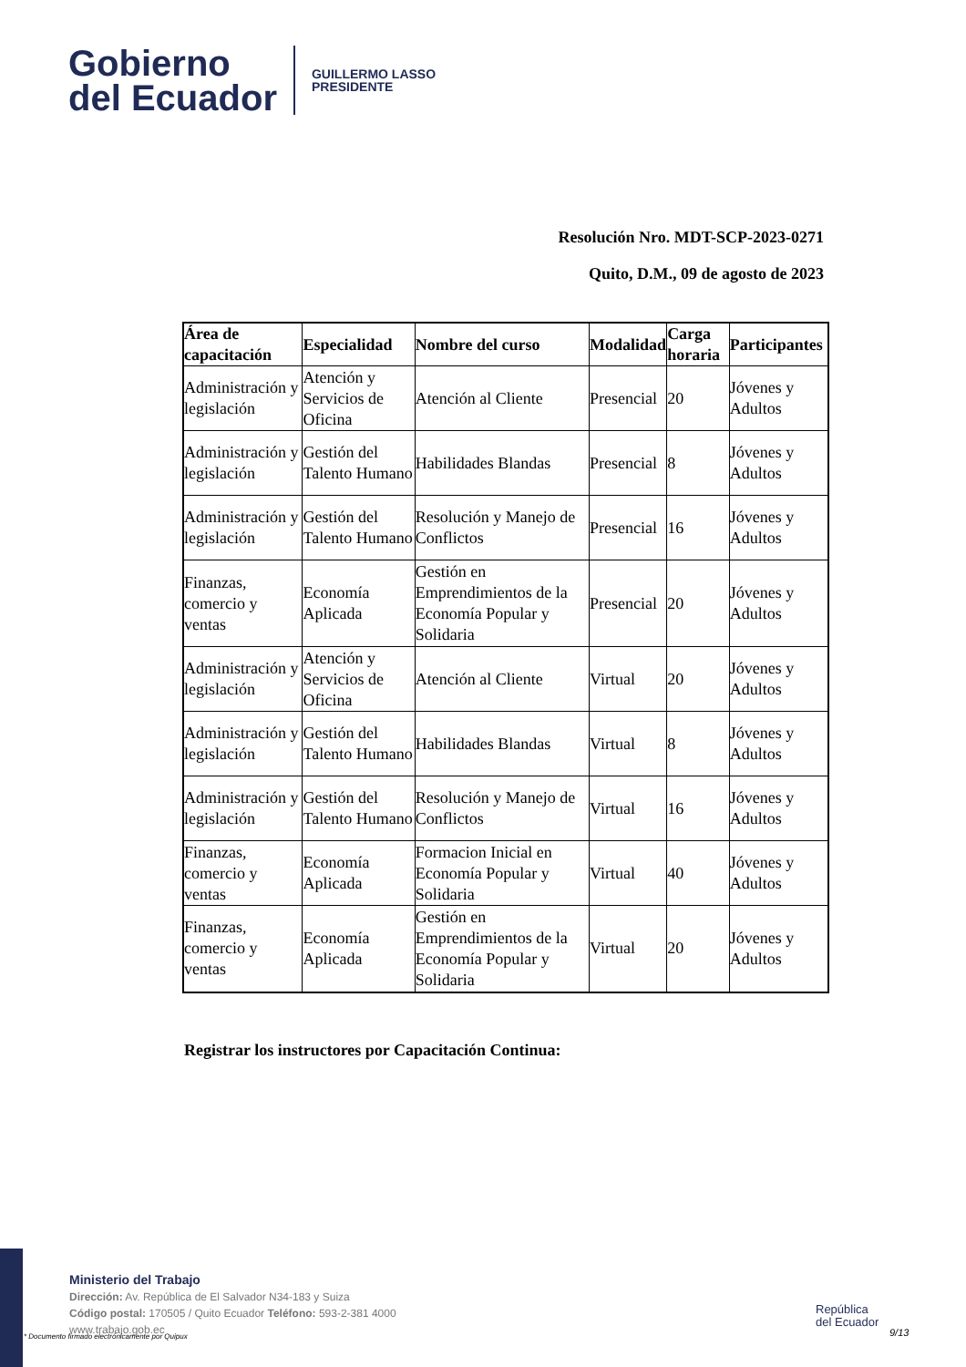Gobierno
del Ecuador
GUILLERMO LASSO
PRESIDENTE
Resolución Nro. MDT-SCP-2023-0271
Quito, D.M., 09 de agosto de 2023
| Área de capacitación | Especialidad | Nombre del curso | Modalidad | Carga horaria | Participantes |
| --- | --- | --- | --- | --- | --- |
| Administración y legislación | Atención y Servicios de Oficina | Atención al Cliente | Presencial | 20 | Jóvenes y Adultos |
| Administración y legislación | Gestión del Talento Humano | Habilidades Blandas | Presencial | 8 | Jóvenes y Adultos |
| Administración y legislación | Gestión del Talento Humano | Resolución y Manejo de Conflictos | Presencial | 16 | Jóvenes y Adultos |
| Finanzas, comercio y ventas | Economía Aplicada | Gestión en Emprendimientos de la Economía Popular y Solidaria | Presencial | 20 | Jóvenes y Adultos |
| Administración y legislación | Atención y Servicios de Oficina | Atención al Cliente | Virtual | 20 | Jóvenes y Adultos |
| Administración y legislación | Gestión del Talento Humano | Habilidades Blandas | Virtual | 8 | Jóvenes y Adultos |
| Administración y legislación | Gestión del Talento Humano | Resolución y Manejo de Conflictos | Virtual | 16 | Jóvenes y Adultos |
| Finanzas, comercio y ventas | Economía Aplicada | Formacion Inicial en Economía Popular y Solidaria | Virtual | 40 | Jóvenes y Adultos |
| Finanzas, comercio y ventas | Economía Aplicada | Gestión en Emprendimientos de la Economía Popular y Solidaria | Virtual | 20 | Jóvenes y Adultos |
Registrar los instructores por Capacitación Continua:
Ministerio del Trabajo
Dirección: Av. República de El Salvador N34-183 y Suiza
Código postal: 170505 / Quito Ecuador Teléfono: 593-2-381 4000
www.trabajo.gob.ec
* Documento firmado electrónicamente por Quipux
República
del Ecuador
9/13